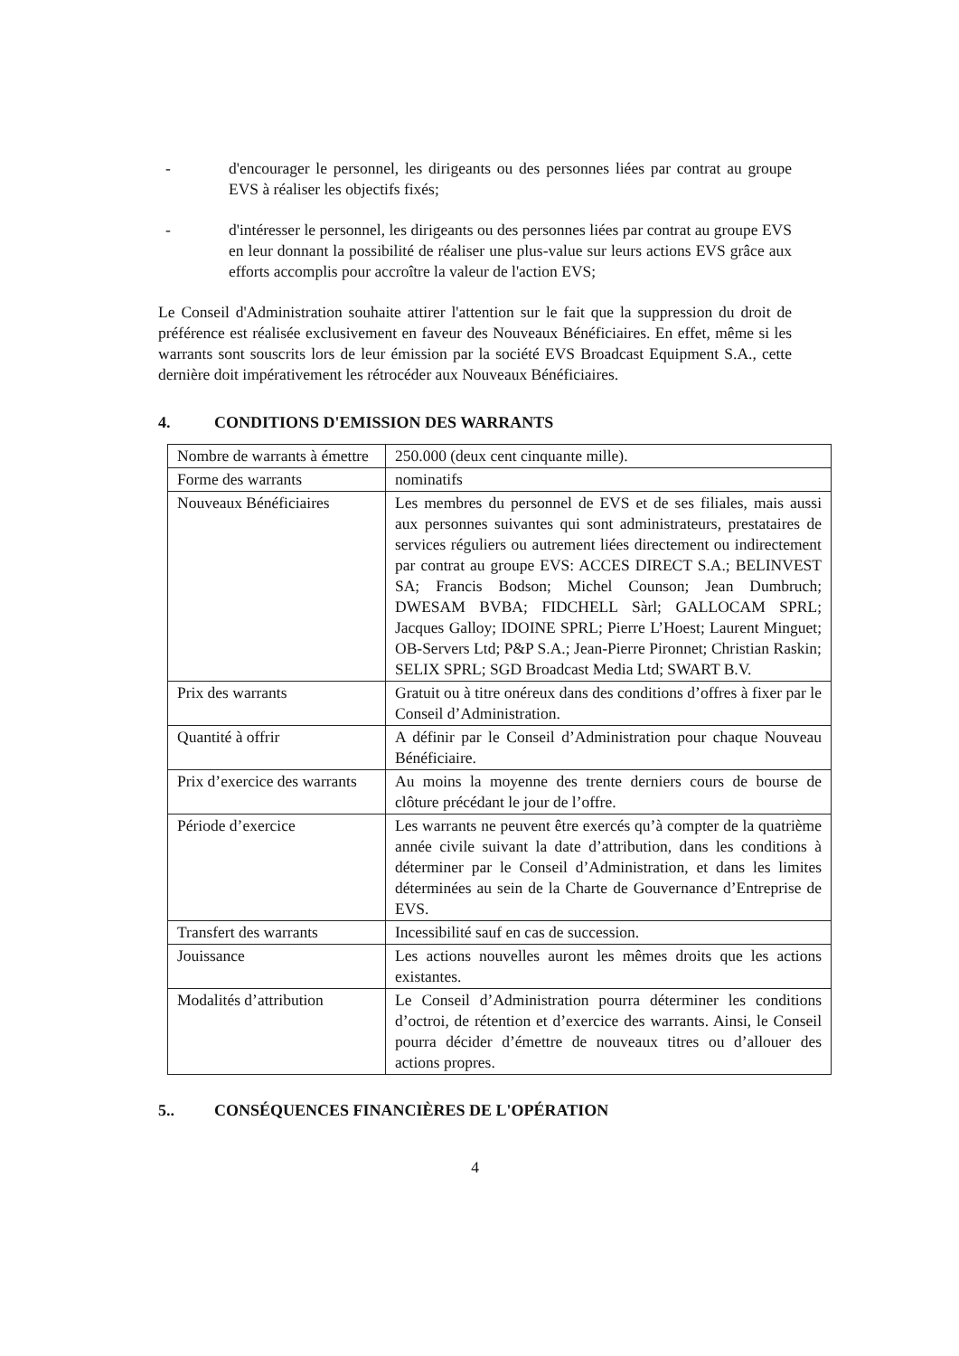- d'encourager le personnel, les dirigeants ou des personnes liées par contrat au groupe EVS à réaliser les objectifs fixés;
- d'intéresser le personnel, les dirigeants ou des personnes liées par contrat au groupe EVS en leur donnant la possibilité de réaliser une plus-value sur leurs actions EVS grâce aux efforts accomplis pour accroître la valeur de l'action EVS;
Le Conseil d'Administration souhaite attirer l'attention sur le fait que la suppression du droit de préférence est réalisée exclusivement en faveur des Nouveaux Bénéficiaires. En effet, même si les warrants sont souscrits lors de leur émission par la société EVS Broadcast Equipment S.A., cette dernière doit impérativement les rétrocéder aux Nouveaux Bénéficiaires.
4. CONDITIONS D'EMISSION DES WARRANTS
| Nombre de warrants à émettre | 250.000 (deux cent cinquante mille). |
| Forme des warrants | nominatifs |
| Nouveaux Bénéficiaires | Les membres du personnel de EVS et de ses filiales, mais aussi aux personnes suivantes qui sont administrateurs, prestataires de services réguliers ou autrement liées directement ou indirectement par contrat au groupe EVS: ACCES DIRECT S.A.; BELINVEST SA; Francis Bodson; Michel Counson; Jean Dumbruch; DWESAM BVBA; FIDCHELL Sàrl; GALLOCAM SPRL; Jacques Galloy; IDOINE SPRL; Pierre L’Hoest; Laurent Minguet; OB-Servers Ltd; P&P S.A.; Jean-Pierre Pironnet; Christian Raskin; SELIX SPRL; SGD Broadcast Media Ltd; SWART B.V. |
| Prix des warrants | Gratuit ou à titre onéreux dans des conditions d’offres à fixer par le Conseil d’Administration. |
| Quantité à offrir | A définir par le Conseil d’Administration pour chaque Nouveau Bénéficiaire. |
| Prix d’exercice des warrants | Au moins la moyenne des trente derniers cours de bourse de clôture précédant le jour de l’offre. |
| Période d’exercice | Les warrants ne peuvent être exercés qu’à compter de la quatrième année civile suivant la date d’attribution, dans les conditions à déterminer par le Conseil d’Administration, et dans les limites déterminées au sein de la Charte de Gouvernance d’Entreprise de EVS. |
| Transfert des warrants | Incessibilité sauf en cas de succession. |
| Jouissance | Les actions nouvelles auront les mêmes droits que les actions existantes. |
| Modalités d’attribution | Le Conseil d’Administration pourra déterminer les conditions d’octroi, de rétention et d’exercice des warrants. Ainsi, le Conseil pourra décider d’émettre de nouveaux titres ou d’allouer des actions propres. |
5.. CONSÉQUENCES FINANCIÈRES DE L'OPÉRATION
4